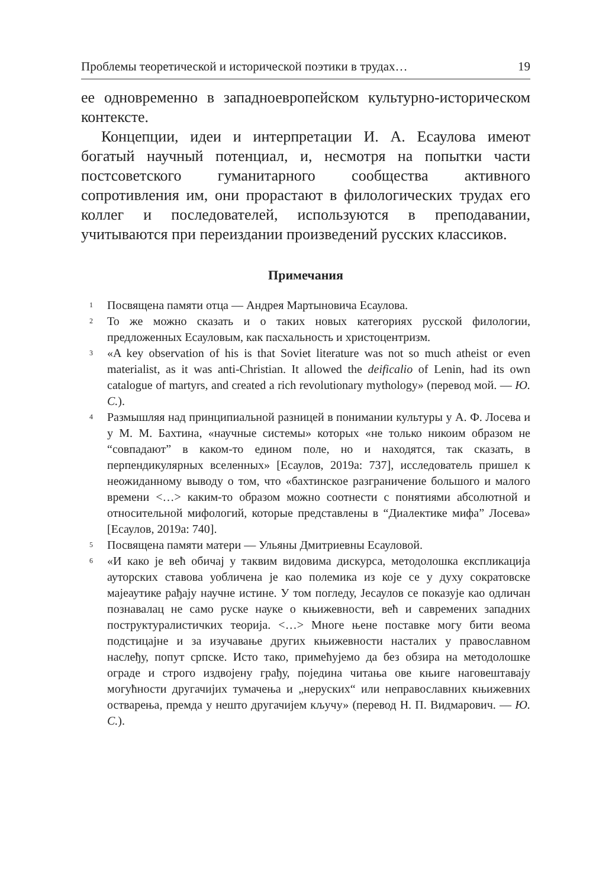Проблемы теоретической и исторической поэтики в трудах… 19
ее одновременно в западноевропейском культурно-историческом контексте.
Концепции, идеи и интерпретации И. А. Есаулова имеют богатый научный потенциал, и, несмотря на попытки части постсоветского гуманитарного сообщества активного сопротивления им, они прорастают в филологических трудах его коллег и последователей, используются в преподавании, учитываются при переиздании произведений русских классиков.
Примечания
<sup>1</sup>
Посвящена памяти отца — Андрея Мартыновича Есаулова.
<sup>2</sup>
То же можно сказать и о таких новых категориях русской филологии, предложенных Есауловым, как пасхальность и христоцентризм.
<sup>3</sup>
«A key observation of his is that Soviet literature was not so much atheist or even materialist, as it was anti-Christian. It allowed the deificalio of Lenin, had its own catalogue of martyrs, and created a rich revolutionary mythology» (перевод мой. — Ю. С.).
<sup>4</sup>
Размышляя над принципиальной разницей в понимании культуры у А. Ф. Лосева и у М. М. Бахтина, «научные системы» которых «не только никоим образом не “совпадают” в каком-то едином поле, но и находятся, так сказать, в перпендикулярных вселенных» [Есаулов, 2019а: 737], исследователь пришел к неожиданному выводу о том, что «бахтинское разграничение большого и малого времени <…> каким-то образом можно соотнести с понятиями абсолютной и относительной мифологий, которые представлены в “Диалектике мифа” Лосева» [Есаулов, 2019а: 740].
<sup>5</sup>
Посвящена памяти матери — Ульяны Дмитриевны Есауловой.
<sup>6</sup>
«И како је већ обичај у таквим видовима дискурса, методолошка експликација ауторских ставова уобличена је као полемика из које се у духу сократовске мајеаутике рађају научне истине. У том погледу, Јесаулов се показује као одличан познавалац не само руске науке о књижевности, већ и савремених западних поструктуралистичких теорија. <…> Многе њене поставке могу бити веома подстицајне и за изучавање других књижевности насталих у православном наслеђу, попут српске. Исто тако, примећујемо да без обзира на методолошке ограде и строго издвојену грађу, поједина читања ове књиге наговештавају могућности другачијих тумачења и „неруских“ или неправославних књижевних остварења, премда у нешто другачијем кључу» (перевод Н. П. Видмарович. — Ю. С.).